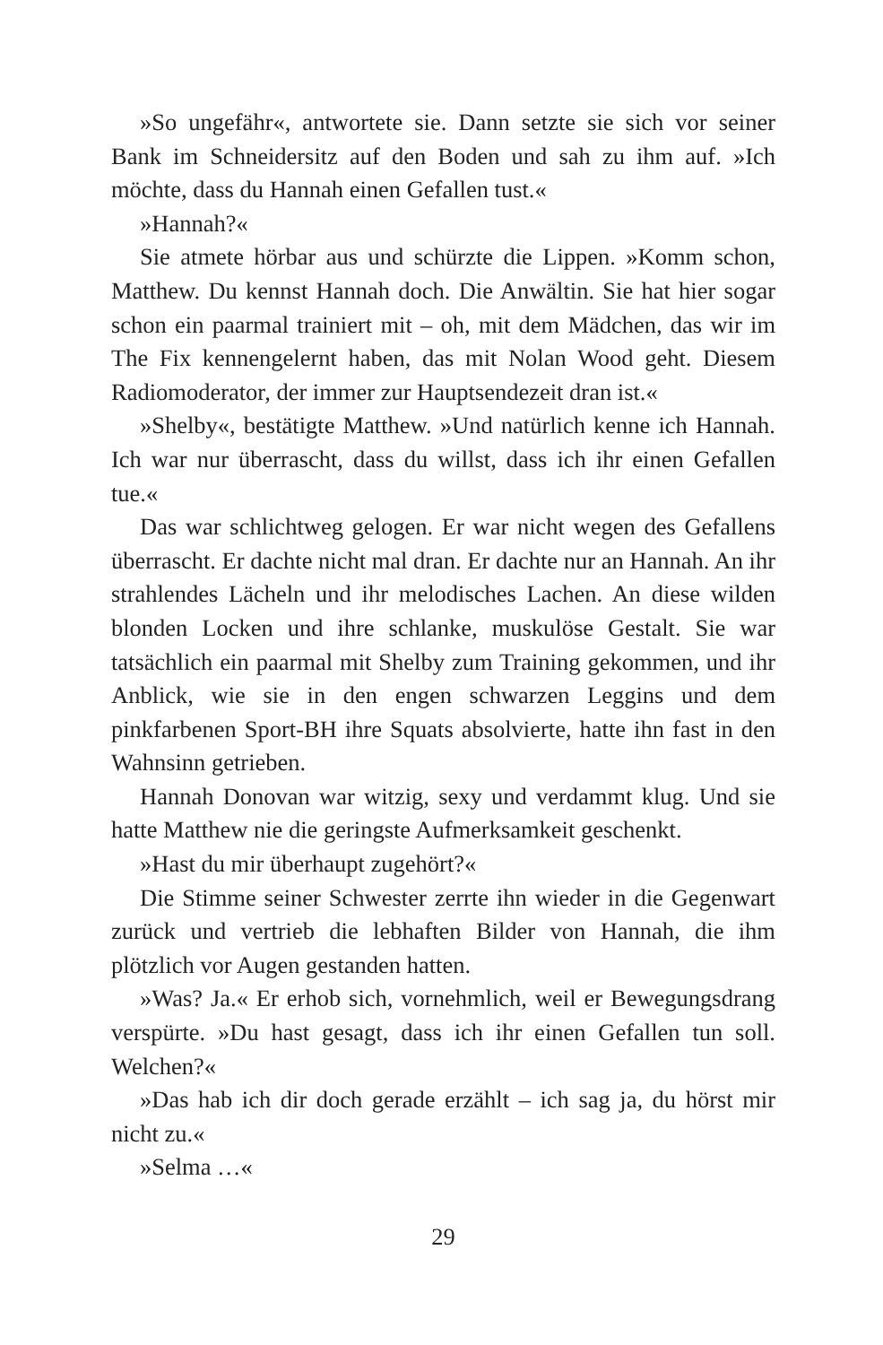»So ungefähr«, antwortete sie. Dann setzte sie sich vor seiner Bank im Schneidersitz auf den Boden und sah zu ihm auf. »Ich möchte, dass du Hannah einen Gefallen tust.«
»Hannah?«
Sie atmete hörbar aus und schürzte die Lippen. »Komm schon, Matthew. Du kennst Hannah doch. Die Anwältin. Sie hat hier sogar schon ein paarmal trainiert mit – oh, mit dem Mädchen, das wir im The Fix kennengelernt haben, das mit Nolan Wood geht. Diesem Radiomoderator, der immer zur Hauptsendezeit dran ist.«
»Shelby«, bestätigte Matthew. »Und natürlich kenne ich Hannah. Ich war nur überrascht, dass du willst, dass ich ihr einen Gefallen tue.«
Das war schlichtweg gelogen. Er war nicht wegen des Gefallens überrascht. Er dachte nicht mal dran. Er dachte nur an Hannah. An ihr strahlendes Lächeln und ihr melodisches Lachen. An diese wilden blonden Locken und ihre schlanke, muskulöse Gestalt. Sie war tatsächlich ein paarmal mit Shelby zum Training gekommen, und ihr Anblick, wie sie in den engen schwarzen Leggins und dem pinkfarbenen Sport-BH ihre Squats absolvierte, hatte ihn fast in den Wahnsinn getrieben.
Hannah Donovan war witzig, sexy und verdammt klug. Und sie hatte Matthew nie die geringste Aufmerksamkeit geschenkt.
»Hast du mir überhaupt zugehört?«
Die Stimme seiner Schwester zerrte ihn wieder in die Gegenwart zurück und vertrieb die lebhaften Bilder von Hannah, die ihm plötzlich vor Augen gestanden hatten.
»Was? Ja.« Er erhob sich, vornehmlich, weil er Bewegungsdrang verspürte. »Du hast gesagt, dass ich ihr einen Gefallen tun soll. Welchen?«
»Das hab ich dir doch gerade erzählt – ich sag ja, du hörst mir nicht zu.«
»Selma …«
29